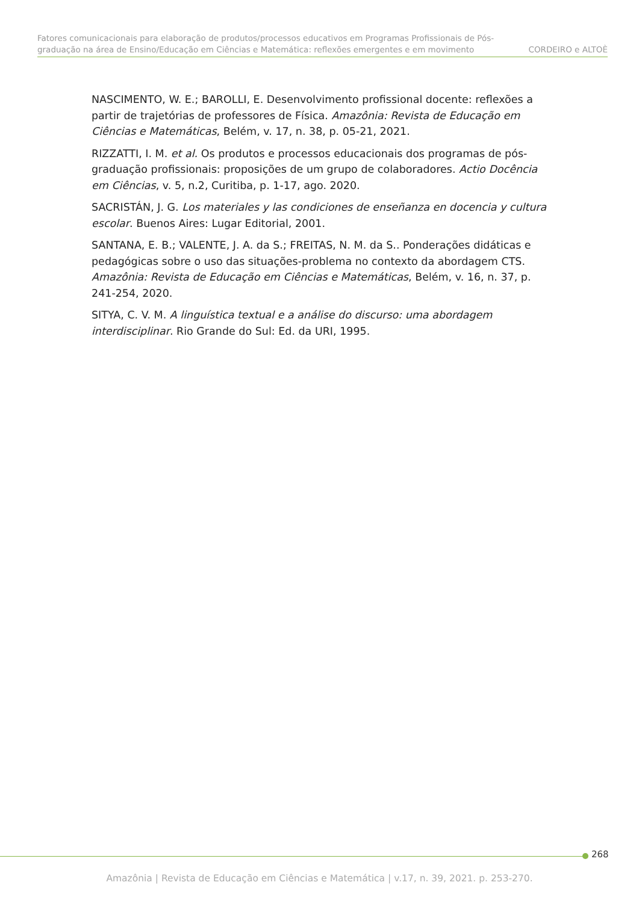Fatores comunicacionais para elaboração de produtos/processos educativos em Programas Profissionais de Pós-graduação na área de Ensino/Educação em Ciências e Matemática: reflexões emergentes e em movimento
CORDEIRO e ALTOÈ
NASCIMENTO, W. E.; BAROLLI, E. Desenvolvimento profissional docente: reflexões a partir de trajetórias de professores de Física. Amazônia: Revista de Educação em Ciências e Matemáticas, Belém, v. 17, n. 38, p. 05-21, 2021.
RIZZATTI, I. M. et al. Os produtos e processos educacionais dos programas de pós-graduação profissionais: proposições de um grupo de colaboradores. Actio Docência em Ciências, v. 5, n.2, Curitiba, p. 1-17, ago. 2020.
SACRISTÁN, J. G. Los materiales y las condiciones de enseñanza en docencia y cultura escolar. Buenos Aires: Lugar Editorial, 2001.
SANTANA, E. B.; VALENTE, J. A. da S.; FREITAS, N. M. da S.. Ponderações didáticas e pedagógicas sobre o uso das situações-problema no contexto da abordagem CTS. Amazônia: Revista de Educação em Ciências e Matemáticas, Belém, v. 16, n. 37, p. 241-254, 2020.
SITYA, C. V. M. A linguística textual e a análise do discurso: uma abordagem interdisciplinar. Rio Grande do Sul: Ed. da URI, 1995.
268
Amazônia | Revista de Educação em Ciências e Matemática | v.17, n. 39, 2021. p. 253-270.